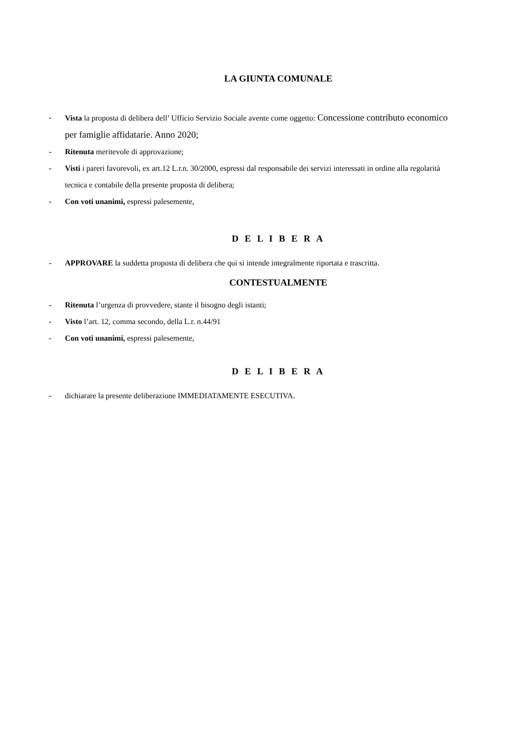LA GIUNTA COMUNALE
- Vista la proposta di delibera dell’ Ufficio Servizio Sociale avente come oggetto: Concessione contributo economico per famiglie affidatarie. Anno 2020;
- Ritenuta meritevole di approvazione;
- Visti i pareri favorevoli, ex art.12 L.r.n. 30/2000, espressi dal responsabile dei servizi interessati in ordine alla regolarità tecnica e contabile della presente proposta di delibera;
- Con voti unanimi, espressi palesemente,
D E L I B E R A
- APPROVARE la suddetta proposta di delibera che qui si intende integralmente riportata e trascritta.
CONTESTUALMENTE
- Ritenuta l’urgenza di provvedere, stante il bisogno degli istanti;
- Visto l’art. 12, comma secondo, della L.r. n.44/91
- Con voti unanimi, espressi palesemente,
D E L I B E R A
- dichiarare la presente deliberazione IMMEDIATAMENTE ESECUTIVA.